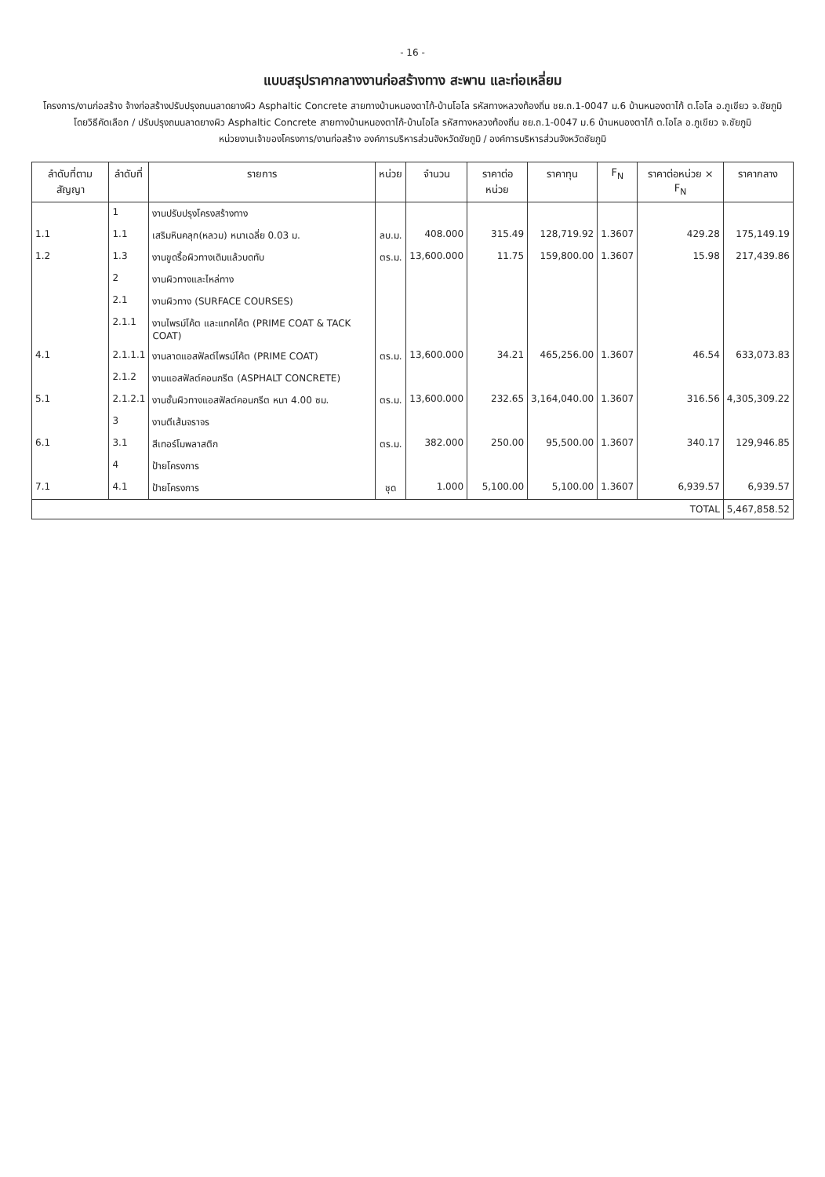- 16 -
แบบสรุปราคากลางงานก่อสร้างทาง สะพาน และท่อเหลี่ยม
โครงการ/งานก่อสร้าง จ้างก่อสร้างปรับปรุงถนนลาดยางผิว Asphaltic Concrete สายทางบ้านหนองตาไก้-บ้านโอโล รหัสทางหลวงท้องถิ่น ชย.ถ.1-0047 ม.6 บ้านหนองตาไก้ ต.โอโล อ.ภูเขียว จ.ชัยภูมิ
โดยวิธีคัดเลือก / ปรับปรุงถนนลาดยางผิว Asphaltic Concrete สายทางบ้านหนองตาไก้-บ้านโอโล รหัสทางหลวงท้องถิ่น ชย.ถ.1-0047 ม.6 บ้านหนองตาไก้ ต.โอโล อ.ภูเขียว จ.ชัยภูมิ
หน่วยงานเจ้าของโครงการ/งานก่อสร้าง องค์การบริหารส่วนจังหวัดชัยภูมิ / องค์การบริหารส่วนจังหวัดชัยภูมิ
| ลำดับที่ตามสัญญา | ลำดับที่ | รายการ | หน่วย | จำนวน | ราคาต่อหน่วย | ราคาทุน | F<sub>N</sub> | ราคาต่อหน่วย × F<sub>N</sub> | ราคากลาง |
| --- | --- | --- | --- | --- | --- | --- | --- | --- | --- |
| | 1 | งานปรับปรุงโครงสร้างทาง | | | | | | | |
| 1.1 | 1.1 | เสริมหินคลุก(หลวม) หนาเฉลี่ย 0.03 ม. | ลบ.ม. | 408.000 | 315.49 | 128,719.92 | 1.3607 | 429.28 | 175,149.19 |
| 1.2 | 1.3 | งานขูดรื้อผิวทางเดิมแล้วบดทับ | ตร.ม. | 13,600.000 | 11.75 | 159,800.00 | 1.3607 | 15.98 | 217,439.86 |
| | 2 | งานผิวทางและไหล่ทาง | | | | | | | |
| | 2.1 | งานผิวทาง (SURFACE COURSES) | | | | | | | |
| | 2.1.1 | งานไพรม์โค้ต และแทคโค้ต (PRIME COAT & TACK COAT) | | | | | | | |
| 4.1 | 2.1.1.1 | งานลาดแอสฟัลต์ไพรม์โค้ต (PRIME COAT) | ตร.ม. | 13,600.000 | 34.21 | 465,256.00 | 1.3607 | 46.54 | 633,073.83 |
| | 2.1.2 | งานแอสฟัลต์คอนกรีต (ASPHALT CONCRETE) | | | | | | | |
| 5.1 | 2.1.2.1 | งานชั้นผิวทางแอสฟัลต์คอนกรีต หนา 4.00 ซม. | ตร.ม. | 13,600.000 | 232.65 | 3,164,040.00 | 1.3607 | 316.56 | 4,305,309.22 |
| | 3 | งานตีเส้นจราจร | | | | | | | |
| 6.1 | 3.1 | สีเทอร์โมพลาสติก | ตร.ม. | 382.000 | 250.00 | 95,500.00 | 1.3607 | 340.17 | 129,946.85 |
| | 4 | ป้ายโครงการ | | | | | | | |
| 7.1 | 4.1 | ป้ายโครงการ | ชุด | 1.000 | 5,100.00 | 5,100.00 | 1.3607 | 6,939.57 | 6,939.57 |
| TOTAL | | | | | | | | | 5,467,858.52 |